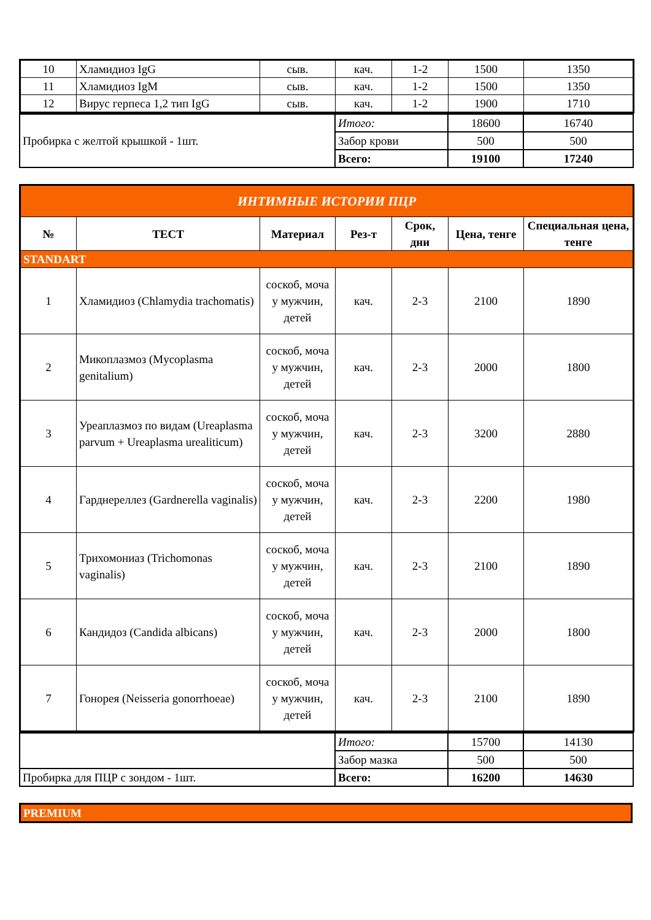| 10 | Хламидиоз IgG | сыв. | кач. | 1-2 | 1500 | 1350 |
| 11 | Хламидиоз IgM | сыв. | кач. | 1-2 | 1500 | 1350 |
| 12 | Вирус герпеса 1,2 тип IgG | сыв. | кач. | 1-2 | 1900 | 1710 |
| Пробирка с желтой крышкой - 1шт. | Итого: | 18600 | 16740 |
| | Забор крови | 500 | 500 |
| | Всего: | 19100 | 17240 |
| ИНТИМНЫЕ ИСТОРИИ ПЦР | | | | | | |
| № | ТЕСТ | Материал | Рез-т | Срок, дни | Цена, тенге | Специальная цена, тенге |
| STANDART | | | | | | |
| 1 | Хламидиоз (Chlamydia trachomatis) | соскоб, моча у мужчин, детей | кач. | 2-3 | 2100 | 1890 |
| 2 | Микоплазмоз (Mycoplasma genitalium) | соскоб, моча у мужчин, детей | кач. | 2-3 | 2000 | 1800 |
| 3 | Уреаплазмоз по видам (Ureaplasma parvum + Ureaplasma urealiticum) | соскоб, моча у мужчин, детей | кач. | 2-3 | 3200 | 2880 |
| 4 | Гарднереллез (Gardnerella vaginalis) | соскоб, моча у мужчин, детей | кач. | 2-3 | 2200 | 1980 |
| 5 | Трихомониаз (Trichomonas vaginalis) | соскоб, моча у мужчин, детей | кач. | 2-3 | 2100 | 1890 |
| 6 | Кандидоз (Candida albicans) | соскоб, моча у мужчин, детей | кач. | 2-3 | 2000 | 1800 |
| 7 | Гонорея (Neisseria gonorrhoeae) | соскоб, моча у мужчин, детей | кач. | 2-3 | 2100 | 1890 |
| | Итого: | 15700 | 14130 |
| | Забор мазка | 500 | 500 |
| Пробирка для ПЦР с зондом - 1шт. | Всего: | 16200 | 14630 |
| PREMIUM |